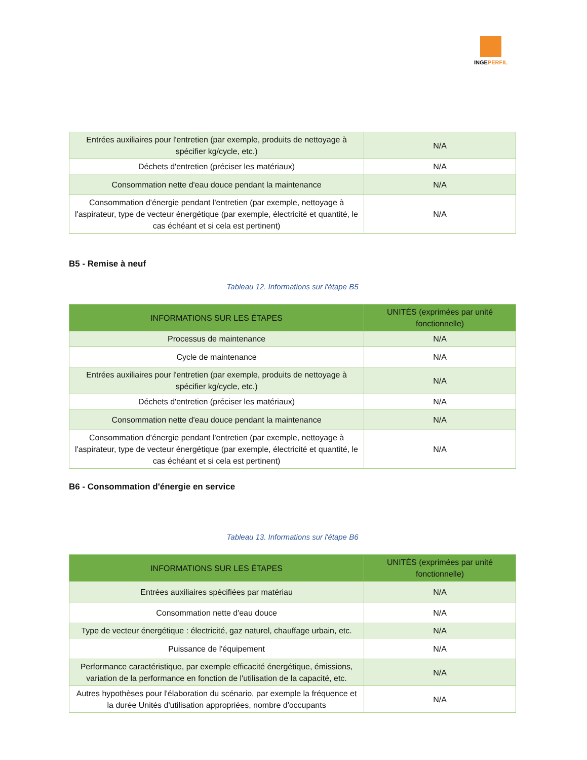INGEPERFIL
| Entrées auxiliaires pour l'entretien (par exemple, produits de nettoyage à spécifier kg/cycle, etc.) | N/A |
| Déchets d'entretien (préciser les matériaux) | N/A |
| Consommation nette d'eau douce pendant la maintenance | N/A |
| Consommation d'énergie pendant l'entretien (par exemple, nettoyage à l'aspirateur, type de vecteur énergétique (par exemple, électricité et quantité, le cas échéant et si cela est pertinent) | N/A |
B5 - Remise à neuf
Tableau 12. Informations sur l'étape B5
| INFORMATIONS SUR LES ÉTAPES | UNITÉS (exprimées par unité fonctionnelle) |
| --- | --- |
| Processus de maintenance | N/A |
| Cycle de maintenance | N/A |
| Entrées auxiliaires pour l'entretien (par exemple, produits de nettoyage à spécifier kg/cycle, etc.) | N/A |
| Déchets d'entretien (préciser les matériaux) | N/A |
| Consommation nette d'eau douce pendant la maintenance | N/A |
| Consommation d'énergie pendant l'entretien (par exemple, nettoyage à l'aspirateur, type de vecteur énergétique (par exemple, électricité et quantité, le cas échéant et si cela est pertinent) | N/A |
B6 - Consommation d'énergie en service
Tableau 13. Informations sur l'étape B6
| INFORMATIONS SUR LES ÉTAPES | UNITÉS (exprimées par unité fonctionnelle) |
| --- | --- |
| Entrées auxiliaires spécifiées par matériau | N/A |
| Consommation nette d'eau douce | N/A |
| Type de vecteur énergétique : électricité, gaz naturel, chauffage urbain, etc. | N/A |
| Puissance de l'équipement | N/A |
| Performance caractéristique, par exemple efficacité énergétique, émissions, variation de la performance en fonction de l'utilisation de la capacité, etc. | N/A |
| Autres hypothèses pour l'élaboration du scénario, par exemple la fréquence et la durée Unités d'utilisation appropriées, nombre d'occupants | N/A |